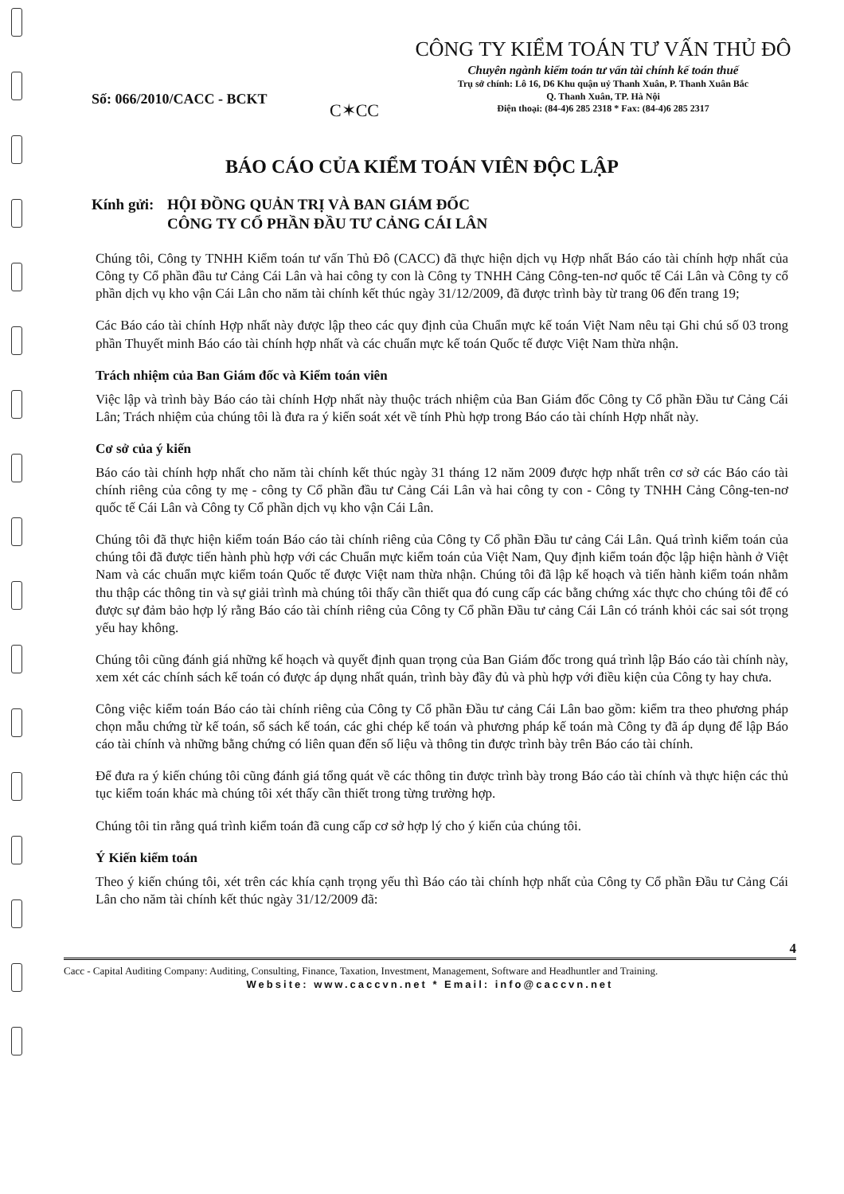Số: 066/2010/CACC - BCKT
C✶CC
CÔNG TY KIỂM TOÁN TƯ VẤN THỦ ĐÔ
Chuyên ngành kiểm toán tư vấn tài chính kế toán thuế
Trụ sở chính: Lô 16, D6 Khu quận uỷ Thanh Xuân, P. Thanh Xuân Bắc
Q. Thanh Xuân, TP. Hà Nội
Điện thoại: (84-4)6 285 2318 * Fax: (84-4)6 285 2317
BÁO CÁO CỦA KIỂM TOÁN VIÊN ĐỘC LẬP
Kính gửi:
HỘI ĐỒNG QUẢN TRỊ VÀ BAN GIÁM ĐỐC
CÔNG TY CỔ PHẦN ĐẦU TƯ CẢNG CÁI LÂN
Chúng tôi, Công ty TNHH Kiểm toán tư vấn Thủ Đô (CACC) đã thực hiện dịch vụ Hợp nhất Báo cáo tài chính hợp nhất của Công ty Cổ phần đầu tư Cảng Cái Lân và hai công ty con là Công ty TNHH Cảng Công-ten-nơ quốc tế Cái Lân và Công ty cổ phần dịch vụ kho vận Cái Lân cho năm tài chính kết thúc ngày 31/12/2009, đã được trình bày từ trang 06 đến trang 19;
Các Báo cáo tài chính Hợp nhất này được lập theo các quy định của Chuẩn mực kế toán Việt Nam nêu tại Ghi chú số 03 trong phần Thuyết minh Báo cáo tài chính hợp nhất và các chuẩn mực kế toán Quốc tế được Việt Nam thừa nhận.
Trách nhiệm của Ban Giám đốc và Kiểm toán viên
Việc lập và trình bày Báo cáo tài chính Hợp nhất này thuộc trách nhiệm của Ban Giám đốc Công ty Cổ phần Đầu tư Cảng Cái Lân; Trách nhiệm của chúng tôi là đưa ra ý kiến soát xét về tính Phù hợp trong Báo cáo tài chính Hợp nhất này.
Cơ sở của ý kiến
Báo cáo tài chính hợp nhất cho năm tài chính kết thúc ngày 31 tháng 12 năm 2009 được hợp nhất trên cơ sở các Báo cáo tài chính riêng của công ty mẹ - công ty Cổ phần đầu tư Cảng Cái Lân và hai công ty con - Công ty TNHH Cảng Công-ten-nơ quốc tế Cái Lân và Công ty Cổ phần dịch vụ kho vận Cái Lân.
Chúng tôi đã thực hiện kiểm toán Báo cáo tài chính riêng của Công ty Cổ phần Đầu tư cảng Cái Lân. Quá trình kiểm toán của chúng tôi đã được tiến hành phù hợp với các Chuẩn mực kiểm toán của Việt Nam, Quy định kiểm toán độc lập hiện hành ở Việt Nam và các chuẩn mực kiểm toán Quốc tế được Việt nam thừa nhận. Chúng tôi đã lập kế hoạch và tiến hành kiểm toán nhằm thu thập các thông tin và sự giải trình mà chúng tôi thấy cần thiết qua đó cung cấp các bằng chứng xác thực cho chúng tôi để có được sự đảm bảo hợp lý rằng Báo cáo tài chính riêng của Công ty Cổ phần Đầu tư cảng Cái Lân có tránh khỏi các sai sót trọng yếu hay không.
Chúng tôi cũng đánh giá những kế hoạch và quyết định quan trọng của Ban Giám đốc trong quá trình lập Báo cáo tài chính này, xem xét các chính sách kế toán có được áp dụng nhất quán, trình bày đầy đủ và phù hợp với điều kiện của Công ty hay chưa.
Công việc kiểm toán Báo cáo tài chính riêng của Công ty Cổ phần Đầu tư cảng Cái Lân bao gồm: kiểm tra theo phương pháp chọn mẫu chứng từ kế toán, sổ sách kế toán, các ghi chép kế toán và phương pháp kế toán mà Công ty đã áp dụng để lập Báo cáo tài chính và những bằng chứng có liên quan đến số liệu và thông tin được trình bày trên Báo cáo tài chính.
Để đưa ra ý kiến chúng tôi cũng đánh giá tổng quát về các thông tin được trình bày trong Báo cáo tài chính và thực hiện các thủ tục kiểm toán khác mà chúng tôi xét thấy cần thiết trong từng trường hợp.
Chúng tôi tin rằng quá trình kiểm toán đã cung cấp cơ sở hợp lý cho ý kiến của chúng tôi.
Ý Kiến kiểm toán
Theo ý kiến chúng tôi, xét trên các khía cạnh trọng yếu thì Báo cáo tài chính hợp nhất của Công ty Cổ phần Đầu tư Cảng Cái Lân cho năm tài chính kết thúc ngày 31/12/2009 đã:
4
Cacc - Capital Auditing Company: Auditing, Consulting, Finance, Taxation, Investment, Management, Software and Headhuntler and Training.
Website: www.caccvn.net * Email: info@caccvn.net